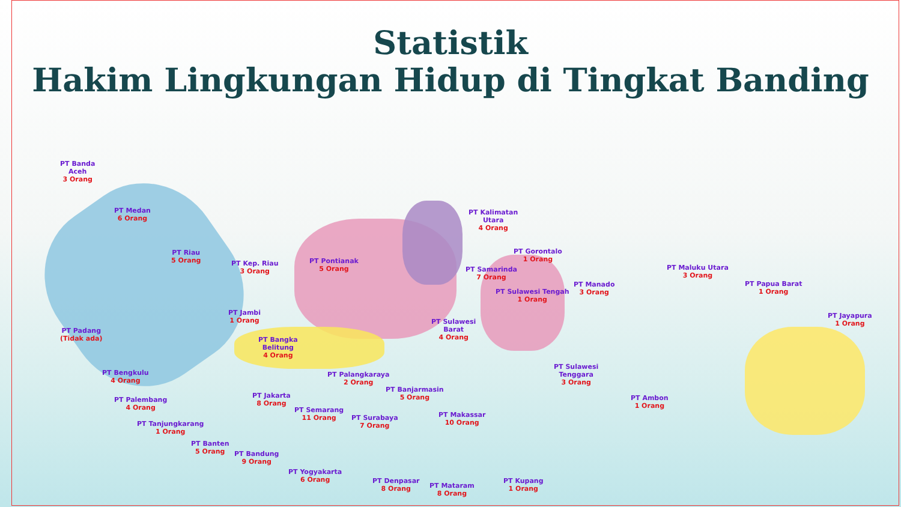Statistik
Hakim Lingkungan Hidup di Tingkat Banding
PT Banda
Aceh
3 Orang
PT Medan
6 Orang
PT Riau
5 Orang
PT Kep. Riau
3 Orang
PT Jambi
1 Orang
PT Padang
(Tidak ada)
PT Bangka
Belitung
4 Orang
PT Bengkulu
4 Orang
PT Palembang
4 Orang
PT Tanjungkarang
1 Orang
PT Banten
5 Orang
PT Jakarta
8 Orang
PT Bandung
9 Orang
PT Semarang
11 Orang
PT Yogyakarta
6 Orang
PT Surabaya
7 Orang
PT Denpasar
8 Orang
PT Mataram
8 Orang
PT Pontianak
5 Orang
PT Palangkaraya
2 Orang
PT Banjarmasin
5 Orang
PT Kalimatan
Utara
4 Orang
PT Samarinda
7 Orang
PT Gorontalo
1 Orang
PT Sulawesi Tengah
1 Orang
PT Sulawesi
Barat
4 Orang
PT Makassar
10 Orang
PT Manado
3 Orang
PT Sulawesi
Tenggara
3 Orang
PT Maluku Utara
3 Orang
PT Papua Barat
1 Orang
PT Jayapura
1 Orang
PT Ambon
1 Orang
PT Kupang
1 Orang